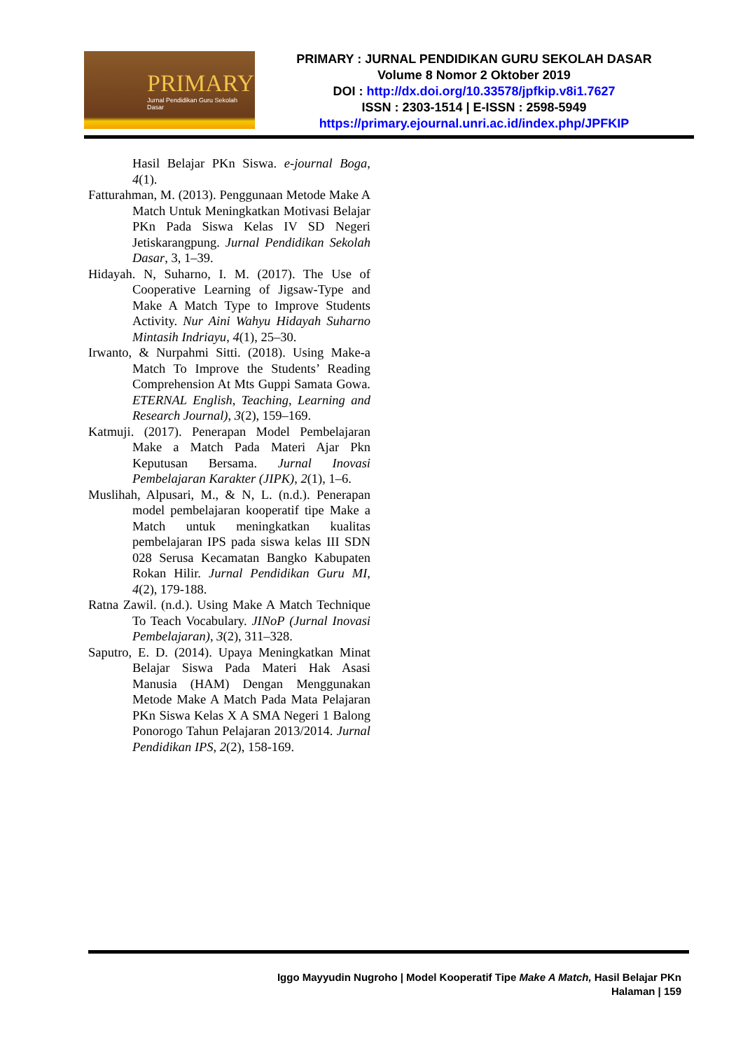PRIMARY
Jurnal Pendidikan Guru Sekolah Dasar
PRIMARY : JURNAL PENDIDIKAN GURU SEKOLAH DASAR
Volume 8 Nomor 2 Oktober 2019
DOI : http://dx.doi.org/10.33578/jpfkip.v8i1.7627
ISSN : 2303-1514 | E-ISSN : 2598-5949
https://primary.ejournal.unri.ac.id/index.php/JPFKIP
Hasil Belajar PKn Siswa. e-journal Boga, 4(1).
Fatturahman, M. (2013). Penggunaan Metode Make A Match Untuk Meningkatkan Motivasi Belajar PKn Pada Siswa Kelas IV SD Negeri Jetiskarangpung. Jurnal Pendidikan Sekolah Dasar, 3, 1–39.
Hidayah. N, Suharno, I. M. (2017). The Use of Cooperative Learning of Jigsaw-Type and Make A Match Type to Improve Students Activity. Nur Aini Wahyu Hidayah Suharno Mintasih Indriayu, 4(1), 25–30.
Irwanto, & Nurpahmi Sitti. (2018). Using Make-a Match To Improve the Students’ Reading Comprehension At Mts Guppi Samata Gowa. ETERNAL English, Teaching, Learning and Research Journal), 3(2), 159–169.
Katmuji. (2017). Penerapan Model Pembelajaran Make a Match Pada Materi Ajar Pkn Keputusan Bersama. Jurnal Inovasi Pembelajaran Karakter (JIPK), 2(1), 1–6.
Muslihah, Alpusari, M., & N, L. (n.d.). Penerapan model pembelajaran kooperatif tipe Make a Match untuk meningkatkan kualitas pembelajaran IPS pada siswa kelas III SDN 028 Serusa Kecamatan Bangko Kabupaten Rokan Hilir. Jurnal Pendidikan Guru MI, 4(2), 179-188.
Ratna Zawil. (n.d.). Using Make A Match Technique To Teach Vocabulary. JINoP (Jurnal Inovasi Pembelajaran), 3(2), 311–328.
Saputro, E. D. (2014). Upaya Meningkatkan Minat Belajar Siswa Pada Materi Hak Asasi Manusia (HAM) Dengan Menggunakan Metode Make A Match Pada Mata Pelajaran PKn Siswa Kelas X A SMA Negeri 1 Balong Ponorogo Tahun Pelajaran 2013/2014. Jurnal Pendidikan IPS, 2(2), 158-169.
Iggo Mayyudin Nugroho | Model Kooperatif Tipe Make A Match, Hasil Belajar PKn
Halaman | 159